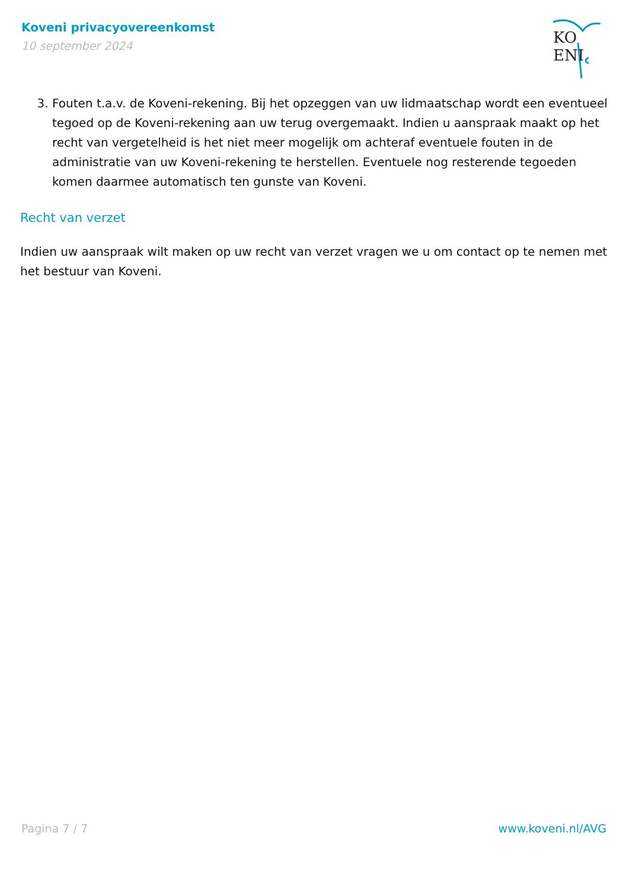Koveni privacyovereenkomst
10 september 2024
KO ENI
3. Fouten t.a.v. de Koveni-rekening. Bij het opzeggen van uw lidmaatschap wordt een eventueel tegoed op de Koveni-rekening aan uw terug overgemaakt. Indien u aanspraak maakt op het recht van vergetelheid is het niet meer mogelijk om achteraf eventuele fouten in de administratie van uw Koveni-rekening te herstellen. Eventuele nog resterende tegoeden komen daarmee automatisch ten gunste van Koveni.
Recht van verzet
Indien uw aanspraak wilt maken op uw recht van verzet vragen we u om contact op te nemen met het bestuur van Koveni.
Pagina 7 / 7 www.koveni.nl/AVG